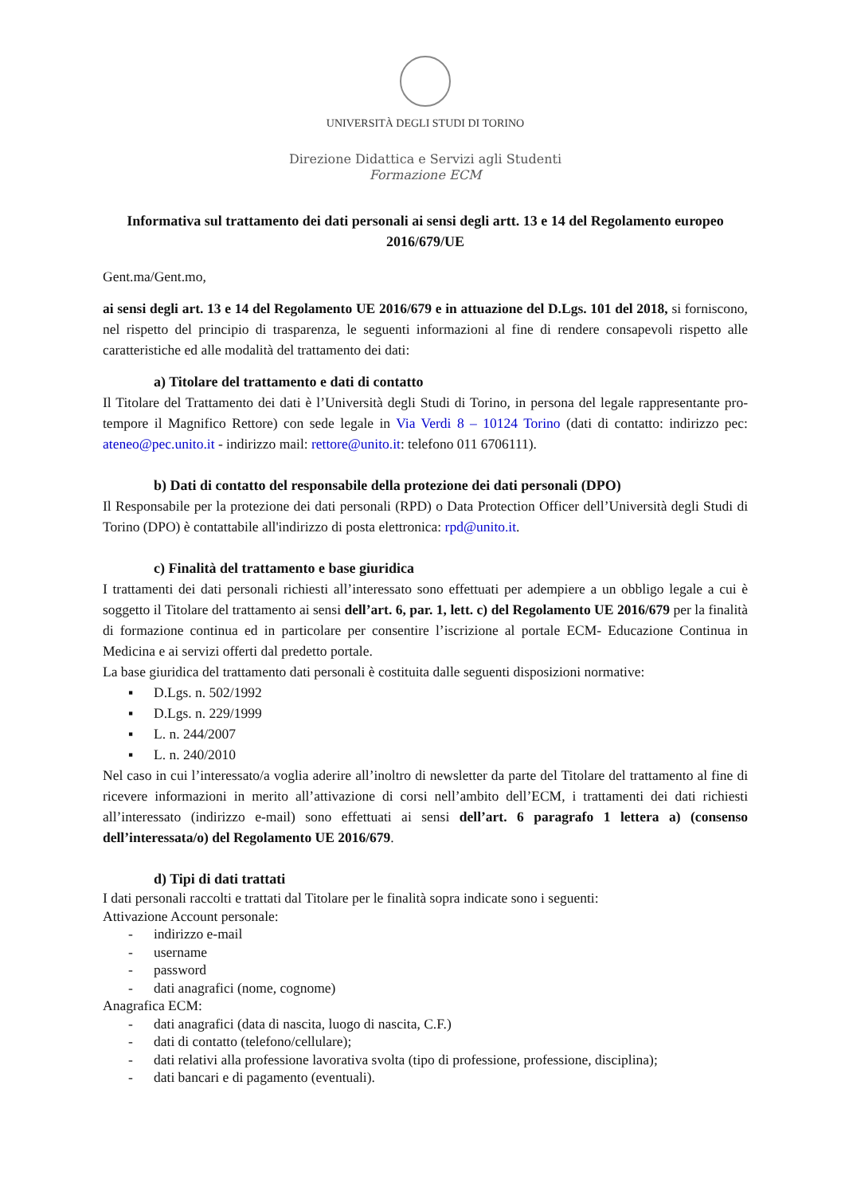UNIVERSITÀ DEGLI STUDI DI TORINO
Direzione Didattica e Servizi agli Studenti
Formazione ECM
Informativa sul trattamento dei dati personali ai sensi degli artt. 13 e 14 del Regolamento europeo 2016/679/UE
Gent.ma/Gent.mo,
ai sensi degli art. 13 e 14 del Regolamento UE 2016/679 e in attuazione del D.Lgs. 101 del 2018, si forniscono, nel rispetto del principio di trasparenza, le seguenti informazioni al fine di rendere consapevoli rispetto alle caratteristiche ed alle modalità del trattamento dei dati:
a) Titolare del trattamento e dati di contatto
Il Titolare del Trattamento dei dati è l’Università degli Studi di Torino, in persona del legale rappresentante pro-tempore il Magnifico Rettore) con sede legale in Via Verdi 8 – 10124 Torino (dati di contatto: indirizzo pec: ateneo@pec.unito.it - indirizzo mail: rettore@unito.it: telefono 011 6706111).
b) Dati di contatto del responsabile della protezione dei dati personali (DPO)
Il Responsabile per la protezione dei dati personali (RPD) o Data Protection Officer dell’Università degli Studi di Torino (DPO) è contattabile all'indirizzo di posta elettronica: rpd@unito.it.
c) Finalità del trattamento e base giuridica
I trattamenti dei dati personali richiesti all’interessato sono effettuati per adempiere a un obbligo legale a cui è soggetto il Titolare del trattamento ai sensi dell’art. 6, par. 1, lett. c) del Regolamento UE 2016/679 per la finalità di formazione continua ed in particolare per consentire l’iscrizione al portale ECM- Educazione Continua in Medicina e ai servizi offerti dal predetto portale.
La base giuridica del trattamento dati personali è costituita dalle seguenti disposizioni normative:
▪ D.Lgs. n. 502/1992
▪ D.Lgs. n. 229/1999
▪ L. n. 244/2007
▪ L. n. 240/2010
Nel caso in cui l’interessato/a voglia aderire all’inoltro di newsletter da parte del Titolare del trattamento al fine di ricevere informazioni in merito all’attivazione di corsi nell’ambito dell’ECM, i trattamenti dei dati richiesti all’interessato (indirizzo e-mail) sono effettuati ai sensi dell’art. 6 paragrafo 1 lettera a) (consenso dell’interessata/o) del Regolamento UE 2016/679.
d) Tipi di dati trattati
I dati personali raccolti e trattati dal Titolare per le finalità sopra indicate sono i seguenti:
Attivazione Account personale:
- indirizzo e-mail
- username
- password
- dati anagrafici (nome, cognome)
Anagrafica ECM:
- dati anagrafici (data di nascita, luogo di nascita, C.F.)
- dati di contatto (telefono/cellulare);
- dati relativi alla professione lavorativa svolta (tipo di professione, professione, disciplina);
- dati bancari e di pagamento (eventuali).